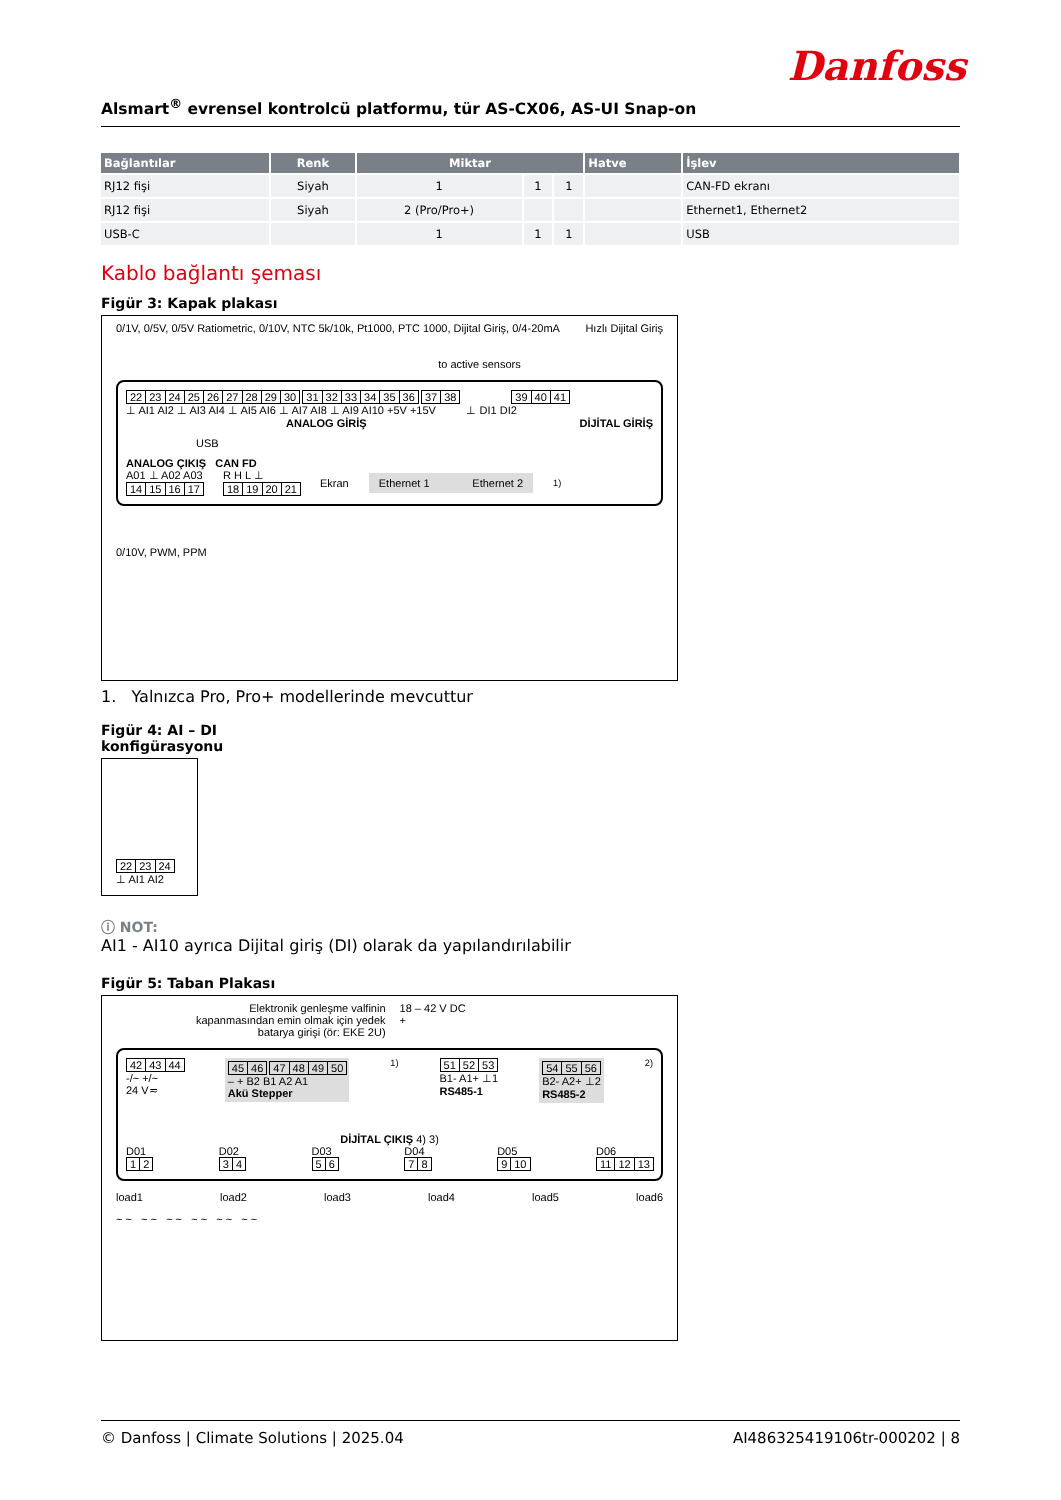Danfoss
Alsmart<sup>®</sup> evrensel kontrolcü platformu, tür AS-CX06, AS-UI Snap-on
| Bağlantılar | Renk | Miktar | | | Hatve | İşlev |
| --- | --- | --- | --- | --- | --- | --- |
| RJ12 fişi | Siyah | 1 | 1 | 1 | | CAN-FD ekranı |
| RJ12 fişi | Siyah | 2 (Pro/Pro+) | | | | Ethernet1, Ethernet2 |
| USB-C | | 1 | 1 | 1 | | USB |
Kablo bağlantı şeması
Figür 3: Kapak plakası
0/1V, 0/5V, 0/5V Ratiometric, 0/10V, NTC 5k/10k, Pt1000, PTC 1000, Dijital Giriş, 0/4-20mA Hızlı Dijital Giriş
to active sensors
22 23 24 25 26 27 28 29 30 31 32 33 34 35 36 37 38 39 40 41
⊥ AI1 AI2 ⊥ AI3 AI4 ⊥ AI5 AI6 ⊥ AI7 AI8 ⊥ AI9 AI10 +5V +15V ⊥ DI1 DI2
ANALOG GİRİŞ DİJİTAL GİRİŞ
USB
ANALOG ÇIKIŞ CAN FD
A01 ⊥ A02 A03
14 15 16 17
R H L ⊥
18 19 20 21
Ekran
Ethernet 1 Ethernet 2
<sup>1)</sup>
0/10V, PWM, PPM
1. Yalnızca Pro, Pro+ modellerinde mevcuttur
Figür 4: AI – DI
konfigürasyonu
22 23 24
⊥ AI1 AI2
ⓘ NOT:
AI1 - AI10 ayrıca Dijital giriş (DI) olarak da yapılandırılabilir
Figür 5: Taban Plakası
Elektronik genleşme valfinin
kapanmasından emin olmak için yedek
batarya girişi (ör: EKE 2U)
18 – 42 V DC
+
42 43 44
-/~ +/~
24 V≂
45 46 47 48 49 50
– + B2 B1 A2 A1
Akü Stepper
<sup>1)</sup> 51 52 53
B1- A1+ ⊥1
RS485-1
54 55 56
B2- A2+ ⊥2
RS485-2
<sup>2)</sup>
DİJİTAL ÇIKIŞ 4) 3)
D01
1 2
D02
3 4
D03
5 6
D04
7 8
D05
9 10
D06
11 12 13
load1 load2 load3 load4 load5 load6
~ ~ ~ ~ ~ ~ ~ ~ ~ ~ ~ ~
© Danfoss | Climate Solutions | 2025.04 AI486325419106tr-000202 | 8